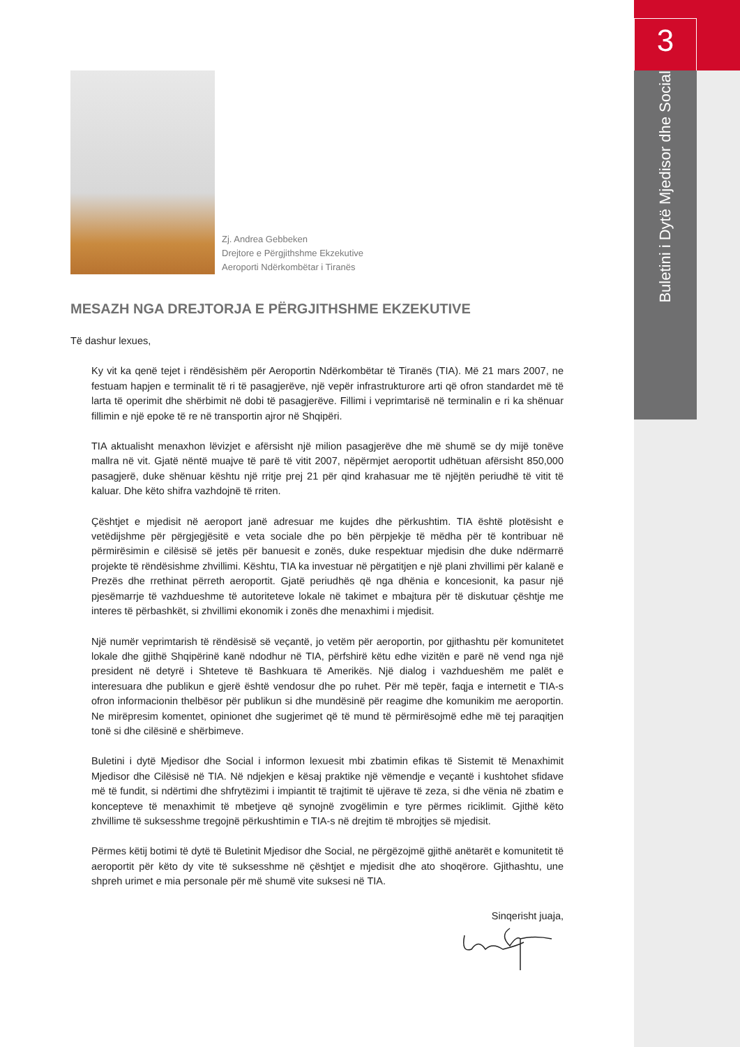3
Buletini i Dytë Mjedisor dhe Social
Zj. Andrea Gebbeken
Drejtore e Përgjithshme Ekzekutive
Aeroporti Ndërkombëtar i Tiranës
MESAZH NGA DREJTORJA E PËRGJITHSHME EKZEKUTIVE
Të dashur lexues,
Ky vit ka qenë tejet i rëndësishëm për Aeroportin Ndërkombëtar të Tiranës (TIA). Më 21 mars 2007, ne festuam hapjen e terminalit të ri të pasagjerëve, një vepër infrastrukturore arti që ofron standardet më të larta të operimit dhe shërbimit në dobi të pasagjerëve. Fillimi i veprimtarisë në terminalin e ri ka shënuar fillimin e një epoke të re në transportin ajror në Shqipëri.
TIA aktualisht menaxhon lëvizjet e afërsisht një milion pasagjerëve dhe më shumë se dy mijë tonëve mallra në vit. Gjatë nëntë muajve të parë të vitit 2007, nëpërmjet aeroportit udhëtuan afërsisht 850,000 pasagjerë, duke shënuar kështu një rritje prej 21 për qind krahasuar me të njëjtën periudhë të vitit të kaluar. Dhe këto shifra vazhdojnë të rriten.
Çështjet e mjedisit në aeroport janë adresuar me kujdes dhe përkushtim. TIA është plotësisht e vetëdijshme për përgjegjësitë e veta sociale dhe po bën përpjekje të mëdha për të kontribuar në përmirësimin e cilësisë së jetës për banuesit e zonës, duke respektuar mjedisin dhe duke ndërmarrë projekte të rëndësishme zhvillimi. Kështu, TIA ka investuar në përgatitjen e një plani zhvillimi për kalanë e Prezës dhe rrethinat përreth aeroportit. Gjatë periudhës që nga dhënia e koncesionit, ka pasur një pjesëmarrje të vazhdueshme të autoriteteve lokale në takimet e mbajtura për të diskutuar çështje me interes të përbashkët, si zhvillimi ekonomik i zonës dhe menaxhimi i mjedisit.
Një numër veprimtarish të rëndësisë së veçantë, jo vetëm për aeroportin, por gjithashtu për komunitetet lokale dhe gjithë Shqipërinë kanë ndodhur në TIA, përfshirë këtu edhe vizitën e parë në vend nga një president në detyrë i Shteteve të Bashkuara të Amerikës. Një dialog i vazhdueshëm me palët e interesuara dhe publikun e gjerë është vendosur dhe po ruhet. Për më tepër, faqja e internetit e TIA-s ofron informacionin thelbësor për publikun si dhe mundësinë për reagime dhe komunikim me aeroportin. Ne mirëpresim komentet, opinionet dhe sugjerimet që të mund të përmirësojmë edhe më tej paraqitjen tonë si dhe cilësinë e shërbimeve.
Buletini i dytë Mjedisor dhe Social i informon lexuesit mbi zbatimin efikas të Sistemit të Menaxhimit Mjedisor dhe Cilësisë në TIA. Në ndjekjen e kësaj praktike një vëmendje e veçantë i kushtohet sfidave më të fundit, si ndërtimi dhe shfrytëzimi i impiantit të trajtimit të ujërave të zeza, si dhe vënia në zbatim e koncepteve të menaxhimit të mbetjeve që synojnë zvogëlimin e tyre përmes riciklimit. Gjithë këto zhvillime të suksesshme tregojnë përkushtimin e TIA-s në drejtim të mbrojtjes së mjedisit.
Përmes këtij botimi të dytë të Buletinit Mjedisor dhe Social, ne përgëzojmë gjithë anëtarët e komunitetit të aeroportit për këto dy vite të suksesshme në çështjet e mjedisit dhe ato shoqërore. Gjithashtu, une shpreh urimet e mia personale për më shumë vite suksesi në TIA.
Sinqerisht juaja,